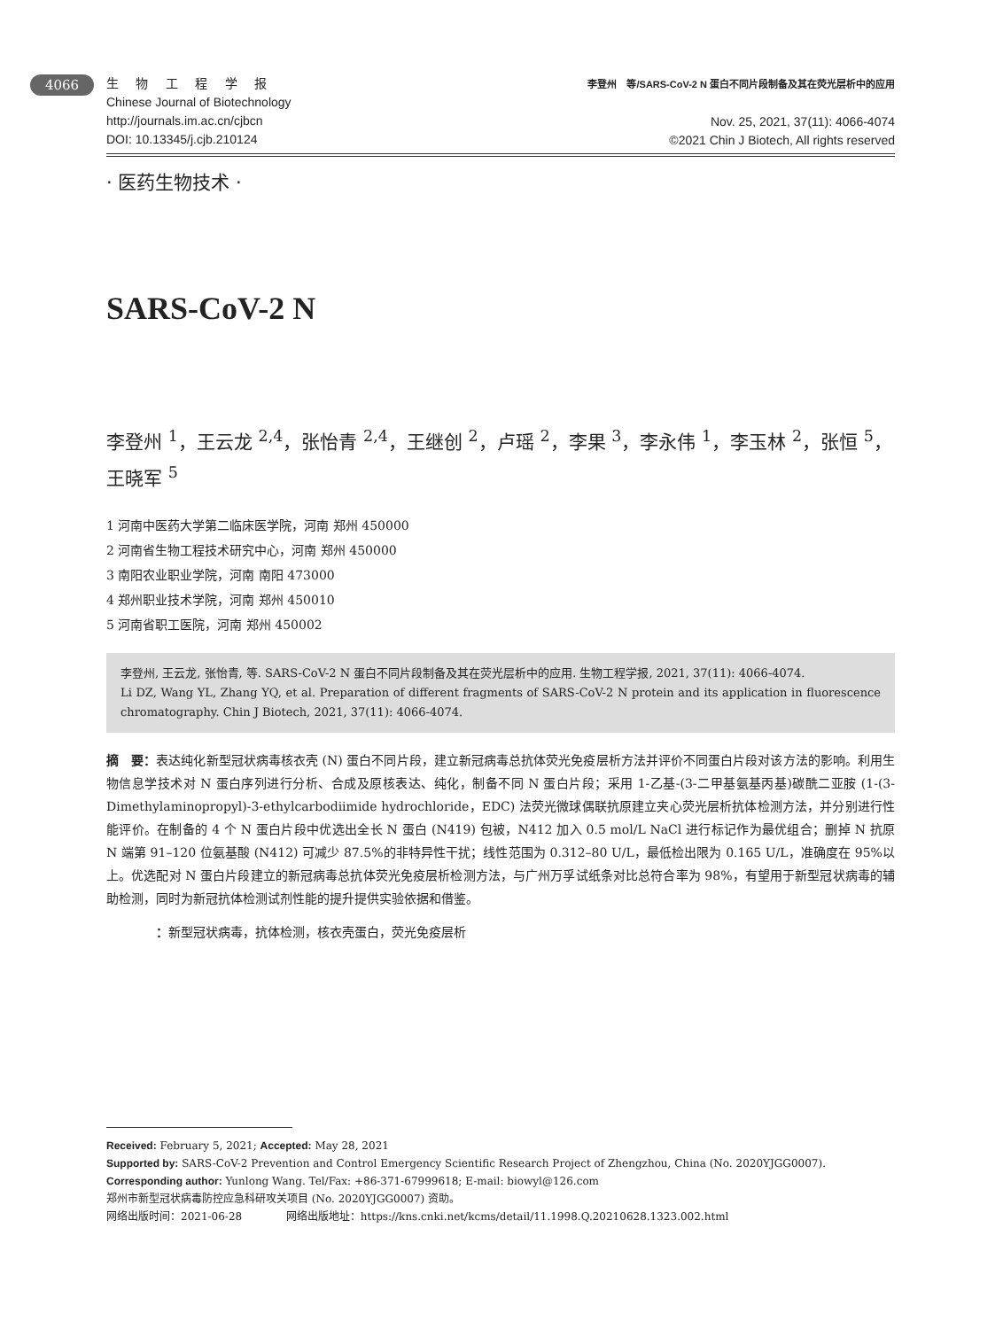4066
生 物 工 程 学 报
Chinese Journal of Biotechnology
http://journals.im.ac.cn/cjbcn
DOI: 10.13345/j.cjb.210124
李登州　等/SARS-CoV-2 N 蛋白不同片段制备及其在荧光层析中的应用
Nov. 25, 2021, 37(11): 4066-4074
©2021 Chin J Biotech, All rights reserved
· 医药生物技术 ·
SARS-CoV-2 N
李登州 <sup>1</sup>，王云龙 <sup>2,4</sup>，张怡青 <sup>2,4</sup>，王继创 <sup>2</sup>，卢瑶 <sup>2</sup>，李果 <sup>3</sup>，李永伟 <sup>1</sup>，李玉林 <sup>2</sup>，张恒 <sup>5</sup>，王晓军 <sup>5</sup>
1 河南中医药大学第二临床医学院，河南 郑州 450000
2 河南省生物工程技术研究中心，河南 郑州 450000
3 南阳农业职业学院，河南 南阳 473000
4 郑州职业技术学院，河南 郑州 450010
5 河南省职工医院，河南 郑州 450002
李登州, 王云龙, 张怡青, 等. SARS-CoV-2 N 蛋白不同片段制备及其在荧光层析中的应用. 生物工程学报, 2021, 37(11): 4066-4074.
Li DZ, Wang YL, Zhang YQ, et al. Preparation of different fragments of SARS-CoV-2 N protein and its application in fluorescence chromatography. Chin J Biotech, 2021, 37(11): 4066-4074.
摘　要：表达纯化新型冠状病毒核衣壳 (N) 蛋白不同片段，建立新冠病毒总抗体荧光免疫层析方法并评价不同蛋白片段对该方法的影响。利用生物信息学技术对 N 蛋白序列进行分析、合成及原核表达、纯化，制备不同 N 蛋白片段；采用 1-乙基-(3-二甲基氨基丙基)碳酰二亚胺 (1-(3-Dimethylaminopropyl)-3-ethylcarbodiimide hydrochloride，EDC) 法荧光微球偶联抗原建立夹心荧光层析抗体检测方法，并分别进行性能评价。在制备的 4 个 N 蛋白片段中优选出全长 N 蛋白 (N419) 包被，N412 加入 0.5 mol/L NaCl 进行标记作为最优组合；删掉 N 抗原 N 端第 91–120 位氨基酸 (N412) 可减少 87.5%的非特异性干扰；线性范围为 0.312–80 U/L，最低检出限为 0.165 U/L，准确度在 95%以上。优选配对 N 蛋白片段建立的新冠病毒总抗体荧光免疫层析检测方法，与广州万孚试纸条对比总符合率为 98%，有望用于新型冠状病毒的辅助检测，同时为新冠抗体检测试剂性能的提升提供实验依据和借鉴。
：新型冠状病毒，抗体检测，核衣壳蛋白，荧光免疫层析
Received: February 5, 2021; Accepted: May 28, 2021
Supported by: SARS-CoV-2 Prevention and Control Emergency Scientific Research Project of Zhengzhou, China (No. 2020YJGG0007).
Corresponding author: Yunlong Wang. Tel/Fax: +86-371-67999618; E-mail: biowyl@126.com
郑州市新型冠状病毒防控应急科研攻关项目 (No. 2020YJGG0007) 资助。
网络出版时间：2021-06-28 网络出版地址：https://kns.cnki.net/kcms/detail/11.1998.Q.20210628.1323.002.html